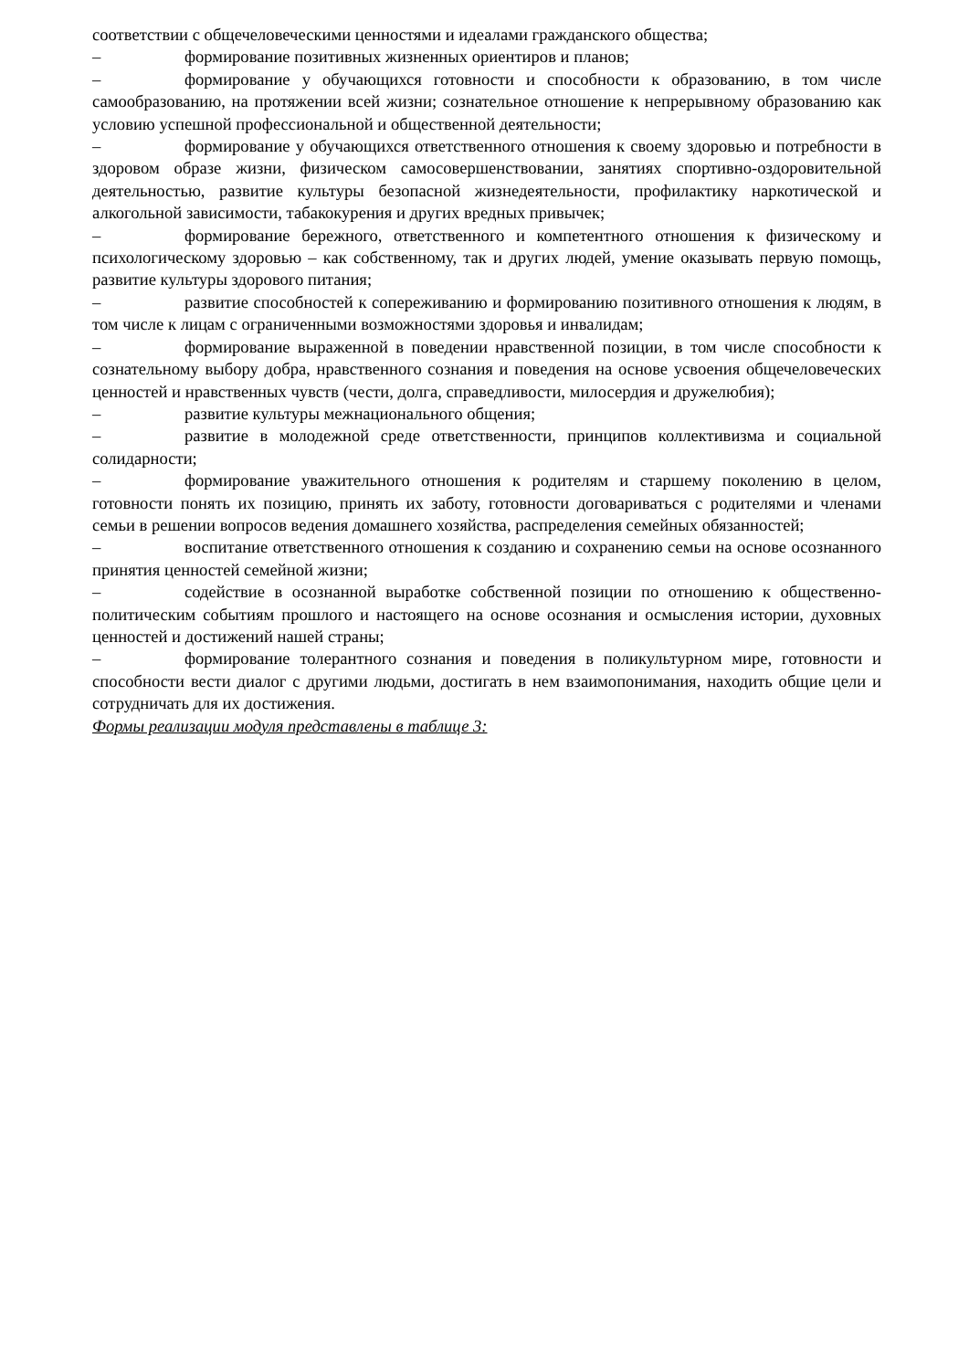соответствии с общечеловеческими ценностями и идеалами гражданского общества;
– формирование позитивных жизненных ориентиров и планов;
– формирование у обучающихся готовности и способности к образованию, в том числе самообразованию, на протяжении всей жизни; сознательное отношение к непрерывному образованию как условию успешной профессиональной и общественной деятельности;
– формирование у обучающихся ответственного отношения к своему здоровью и потребности в здоровом образе жизни, физическом самосовершенствовании, занятиях спортивно-оздоровительной деятельностью, развитие культуры безопасной жизнедеятельности, профилактику наркотической и алкогольной зависимости, табакокурения и других вредных привычек;
– формирование бережного, ответственного и компетентного отношения к физическому и психологическому здоровью – как собственному, так и других людей, умение оказывать первую помощь, развитие культуры здорового питания;
– развитие способностей к сопереживанию и формированию позитивного отношения к людям, в том числе к лицам с ограниченными возможностями здоровья и инвалидам;
– формирование выраженной в поведении нравственной позиции, в том числе способности к сознательному выбору добра, нравственного сознания и поведения на основе усвоения общечеловеческих ценностей и нравственных чувств (чести, долга, справедливости, милосердия и дружелюбия);
– развитие культуры межнационального общения;
– развитие в молодежной среде ответственности, принципов коллективизма и социальной солидарности;
– формирование уважительного отношения к родителям и старшему поколению в целом, готовности понять их позицию, принять их заботу, готовности договариваться с родителями и членами семьи в решении вопросов ведения домашнего хозяйства, распределения семейных обязанностей;
– воспитание ответственного отношения к созданию и сохранению семьи на основе осознанного принятия ценностей семейной жизни;
– содействие в осознанной выработке собственной позиции по отношению к общественно-политическим событиям прошлого и настоящего на основе осознания и осмысления истории, духовных ценностей и достижений нашей страны;
– формирование толерантного сознания и поведения в поликультурном мире, готовности и способности вести диалог с другими людьми, достигать в нем взаимопонимания, находить общие цели и сотрудничать для их достижения.
Формы реализации модуля представлены в таблице 3: